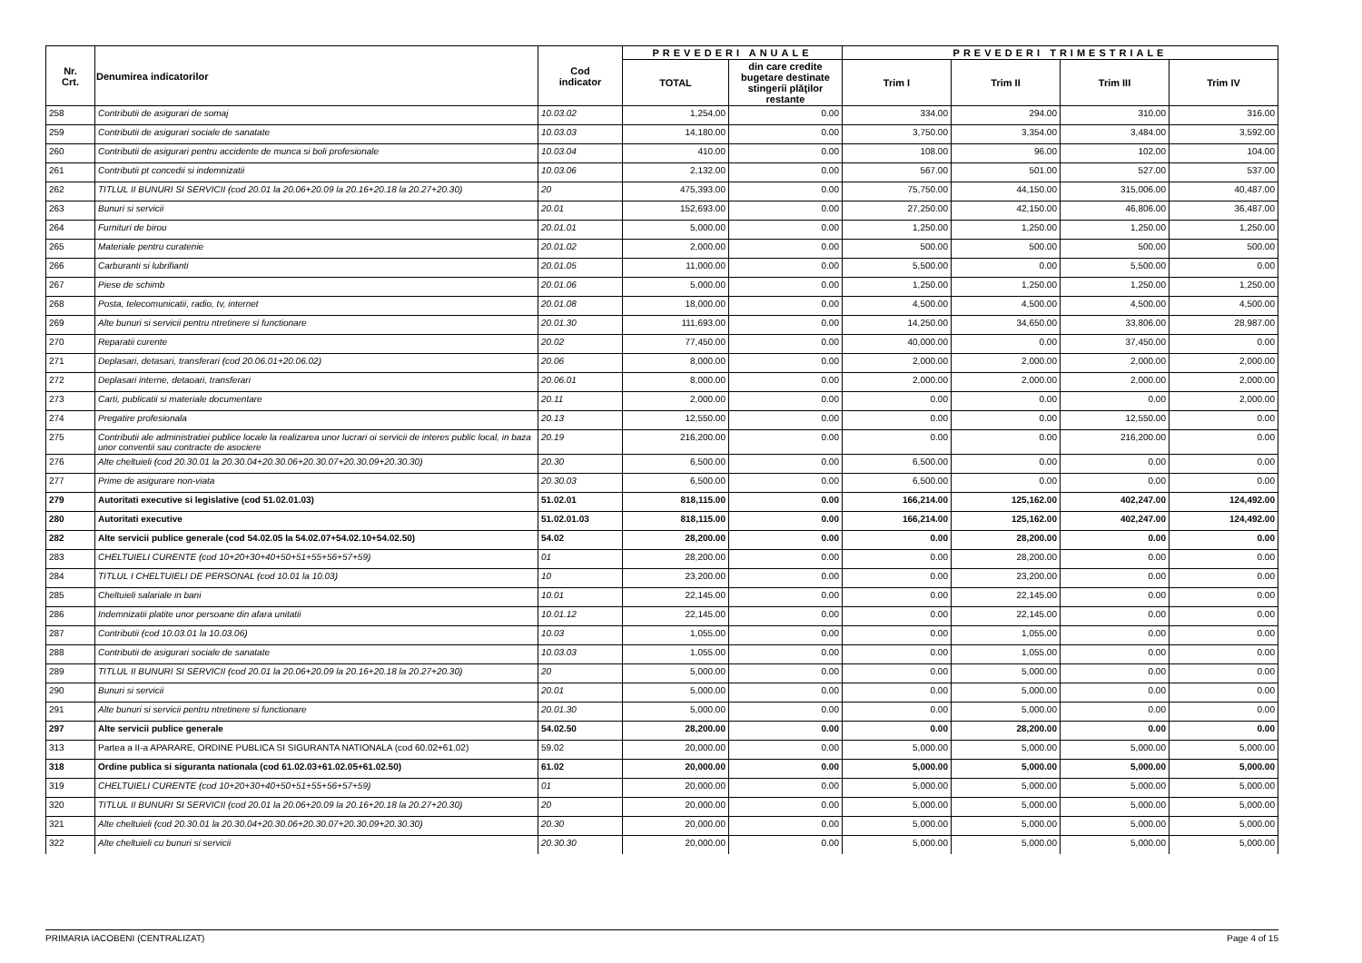| Nr. Crt. | Denumirea indicatorilor | Cod indicator | PREVEDERI ANUALE | | PREVEDERI TRIMESTRIALE | | | |
| --- | --- | --- | --- | --- | --- | --- | --- | --- |
| | | | TOTAL | din care credite bugetare destinate stingerii plăţilor restante | Trim I | Trim II | Trim III | Trim IV |
| 258 | Contributii de asigurari de somaj | 10.03.02 | 1,254.00 | 0.00 | 334.00 | 294.00 | 310.00 | 316.00 |
| 259 | Contributii de asigurari sociale de sanatate | 10.03.03 | 14,180.00 | 0.00 | 3,750.00 | 3,354.00 | 3,484.00 | 3,592.00 |
| 260 | Contributii de asigurari pentru accidente de munca si boli profesionale | 10.03.04 | 410.00 | 0.00 | 108.00 | 96.00 | 102.00 | 104.00 |
| 261 | Contributii pt concedii si indemnizatii | 10.03.06 | 2,132.00 | 0.00 | 567.00 | 501.00 | 527.00 | 537.00 |
| 262 | TITLUL II BUNURI SI SERVICII (cod 20.01 la 20.06+20.09 la 20.16+20.18 la 20.27+20.30) | 20 | 475,393.00 | 0.00 | 75,750.00 | 44,150.00 | 315,006.00 | 40,487.00 |
| 263 | Bunuri si servicii | 20.01 | 152,693.00 | 0.00 | 27,250.00 | 42,150.00 | 46,806.00 | 36,487.00 |
| 264 | Furnituri de birou | 20.01.01 | 5,000.00 | 0.00 | 1,250.00 | 1,250.00 | 1,250.00 | 1,250.00 |
| 265 | Materiale pentru curatenie | 20.01.02 | 2,000.00 | 0.00 | 500.00 | 500.00 | 500.00 | 500.00 |
| 266 | Carburanti si lubrifianti | 20.01.05 | 11,000.00 | 0.00 | 5,500.00 | 0.00 | 5,500.00 | 0.00 |
| 267 | Piese de schimb | 20.01.06 | 5,000.00 | 0.00 | 1,250.00 | 1,250.00 | 1,250.00 | 1,250.00 |
| 268 | Posta, telecomunicatii, radio, tv, internet | 20.01.08 | 18,000.00 | 0.00 | 4,500.00 | 4,500.00 | 4,500.00 | 4,500.00 |
| 269 | Alte bunuri si servicii pentru ntretinere si functionare | 20.01.30 | 111,693.00 | 0.00 | 14,250.00 | 34,650.00 | 33,806.00 | 28,987.00 |
| 270 | Reparatii curente | 20.02 | 77,450.00 | 0.00 | 40,000.00 | 0.00 | 37,450.00 | 0.00 |
| 271 | Deplasari, detasari, transferari (cod 20.06.01+20.06.02) | 20.06 | 8,000.00 | 0.00 | 2,000.00 | 2,000.00 | 2,000.00 | 2,000.00 |
| 272 | Deplasari interne, detaoari, transferari | 20.06.01 | 8,000.00 | 0.00 | 2,000.00 | 2,000.00 | 2,000.00 | 2,000.00 |
| 273 | Carti, publicatii si materiale documentare | 20.11 | 2,000.00 | 0.00 | 0.00 | 0.00 | 0.00 | 2,000.00 |
| 274 | Pregatire profesionala | 20.13 | 12,550.00 | 0.00 | 0.00 | 0.00 | 12,550.00 | 0.00 |
| 275 | Contributii ale administratiei publice locale la realizarea unor lucrari oi servicii de interes public local, in baza unor conventii sau contracte de asociere | 20.19 | 216,200.00 | 0.00 | 0.00 | 0.00 | 216,200.00 | 0.00 |
| 276 | Alte cheltuieli (cod 20.30.01 la 20.30.04+20.30.06+20.30.07+20.30.09+20.30.30) | 20.30 | 6,500.00 | 0.00 | 6,500.00 | 0.00 | 0.00 | 0.00 |
| 277 | Prime de asigurare non-viata | 20.30.03 | 6,500.00 | 0.00 | 6,500.00 | 0.00 | 0.00 | 0.00 |
| 279 | Autoritati executive si legislative (cod 51.02.01.03) | 51.02.01 | 818,115.00 | 0.00 | 166,214.00 | 125,162.00 | 402,247.00 | 124,492.00 |
| 280 | Autoritati executive | 51.02.01.03 | 818,115.00 | 0.00 | 166,214.00 | 125,162.00 | 402,247.00 | 124,492.00 |
| 282 | Alte servicii publice generale (cod 54.02.05 la 54.02.07+54.02.10+54.02.50) | 54.02 | 28,200.00 | 0.00 | 0.00 | 28,200.00 | 0.00 | 0.00 |
| 283 | CHELTUIELI CURENTE (cod 10+20+30+40+50+51+55+56+57+59) | 01 | 28,200.00 | 0.00 | 0.00 | 28,200.00 | 0.00 | 0.00 |
| 284 | TITLUL I CHELTUIELI DE PERSONAL (cod 10.01 la 10.03) | 10 | 23,200.00 | 0.00 | 0.00 | 23,200.00 | 0.00 | 0.00 |
| 285 | Cheltuieli salariale in bani | 10.01 | 22,145.00 | 0.00 | 0.00 | 22,145.00 | 0.00 | 0.00 |
| 286 | Indemnizatii platite unor persoane din afara unitatii | 10.01.12 | 22,145.00 | 0.00 | 0.00 | 22,145.00 | 0.00 | 0.00 |
| 287 | Contributii (cod 10.03.01 la 10.03.06) | 10.03 | 1,055.00 | 0.00 | 0.00 | 1,055.00 | 0.00 | 0.00 |
| 288 | Contributii de asigurari sociale de sanatate | 10.03.03 | 1,055.00 | 0.00 | 0.00 | 1,055.00 | 0.00 | 0.00 |
| 289 | TITLUL II BUNURI SI SERVICII (cod 20.01 la 20.06+20.09 la 20.16+20.18 la 20.27+20.30) | 20 | 5,000.00 | 0.00 | 0.00 | 5,000.00 | 0.00 | 0.00 |
| 290 | Bunuri si servicii | 20.01 | 5,000.00 | 0.00 | 0.00 | 5,000.00 | 0.00 | 0.00 |
| 291 | Alte bunuri si servicii pentru ntretinere si functionare | 20.01.30 | 5,000.00 | 0.00 | 0.00 | 5,000.00 | 0.00 | 0.00 |
| 297 | Alte servicii publice generale | 54.02.50 | 28,200.00 | 0.00 | 0.00 | 28,200.00 | 0.00 | 0.00 |
| 313 | Partea a II-a APARARE, ORDINE PUBLICA SI SIGURANTA NATIONALA (cod 60.02+61.02) | 59.02 | 20,000.00 | 0.00 | 5,000.00 | 5,000.00 | 5,000.00 | 5,000.00 |
| 318 | Ordine publica si siguranta nationala (cod 61.02.03+61.02.05+61.02.50) | 61.02 | 20,000.00 | 0.00 | 5,000.00 | 5,000.00 | 5,000.00 | 5,000.00 |
| 319 | CHELTUIELI CURENTE (cod 10+20+30+40+50+51+55+56+57+59) | 01 | 20,000.00 | 0.00 | 5,000.00 | 5,000.00 | 5,000.00 | 5,000.00 |
| 320 | TITLUL II BUNURI SI SERVICII (cod 20.01 la 20.06+20.09 la 20.16+20.18 la 20.27+20.30) | 20 | 20,000.00 | 0.00 | 5,000.00 | 5,000.00 | 5,000.00 | 5,000.00 |
| 321 | Alte cheltuieli (cod 20.30.01 la 20.30.04+20.30.06+20.30.07+20.30.09+20.30.30) | 20.30 | 20,000.00 | 0.00 | 5,000.00 | 5,000.00 | 5,000.00 | 5,000.00 |
| 322 | Alte cheltuieli cu bunuri si servicii | 20.30.30 | 20,000.00 | 0.00 | 5,000.00 | 5,000.00 | 5,000.00 | 5,000.00 |
PRIMARIA IACOBENI (CENTRALIZAT) Page 4 of 15